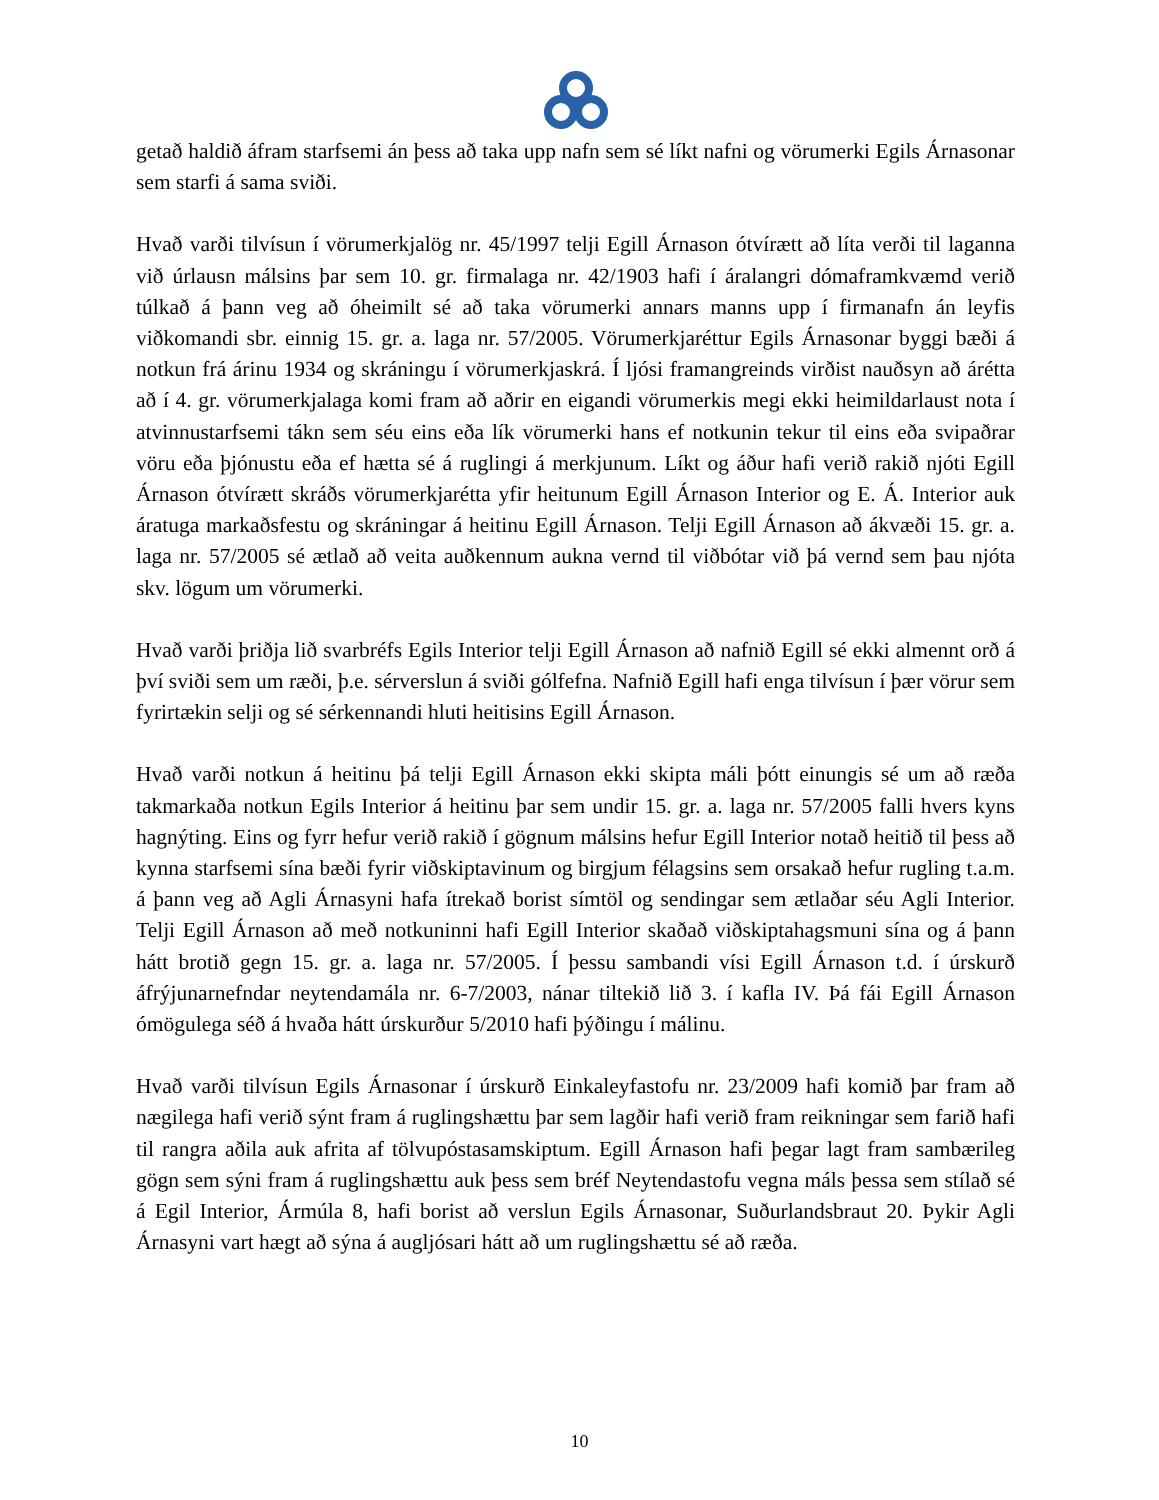getað haldið áfram starfsemi án þess að taka upp nafn sem sé líkt nafni og vörumerki Egils Árnasonar sem starfi á sama sviði.
Hvað varði tilvísun í vörumerkjalög nr. 45/1997 telji Egill Árnason ótvírætt að líta verði til laganna við úrlausn málsins þar sem 10. gr. firmalaga nr. 42/1903 hafi í áralangri dómaframkvæmd verið túlkað á þann veg að óheimilt sé að taka vörumerki annars manns upp í firmanafn án leyfis viðkomandi sbr. einnig 15. gr. a. laga nr. 57/2005. Vörumerkjaréttur Egils Árnasonar byggi bæði á notkun frá árinu 1934 og skráningu í vörumerkjaskrá. Í ljósi framangreinds virðist nauðsyn að árétta að í 4. gr. vörumerkjalaga komi fram að aðrir en eigandi vörumerkis megi ekki heimildarlaust nota í atvinnustarfsemi tákn sem séu eins eða lík vörumerki hans ef notkunin tekur til eins eða svipaðrar vöru eða þjónustu eða ef hætta sé á ruglingi á merkjunum. Líkt og áður hafi verið rakið njóti Egill Árnason ótvírætt skráðs vörumerkjarétta yfir heitunum Egill Árnason Interior og E. Á. Interior auk áratuga markaðsfestu og skráningar á heitinu Egill Árnason. Telji Egill Árnason að ákvæði 15. gr. a. laga nr. 57/2005 sé ætlað að veita auðkennum aukna vernd til viðbótar við þá vernd sem þau njóta skv. lögum um vörumerki.
Hvað varði þriðja lið svarbréfs Egils Interior telji Egill Árnason að nafnið Egill sé ekki almennt orð á því sviði sem um ræði, þ.e. sérverslun á sviði gólfefna. Nafnið Egill hafi enga tilvísun í þær vörur sem fyrirtækin selji og sé sérkennandi hluti heitisins Egill Árnason.
Hvað varði notkun á heitinu þá telji Egill Árnason ekki skipta máli þótt einungis sé um að ræða takmarkaða notkun Egils Interior á heitinu þar sem undir 15. gr. a. laga nr. 57/2005 falli hvers kyns hagnýting. Eins og fyrr hefur verið rakið í gögnum málsins hefur Egill Interior notað heitið til þess að kynna starfsemi sína bæði fyrir viðskiptavinum og birgjum félagsins sem orsakað hefur rugling t.a.m. á þann veg að Agli Árnasyni hafa ítrekað borist símtöl og sendingar sem ætlaðar séu Agli Interior. Telji Egill Árnason að með notkuninni hafi Egill Interior skaðað viðskiptahagsmuni sína og á þann hátt brotið gegn 15. gr. a. laga nr. 57/2005. Í þessu sambandi vísi Egill Árnason t.d. í úrskurð áfrýjunarnefndar neytendamála nr. 6-7/2003, nánar tiltekið lið 3. í kafla IV. Þá fái Egill Árnason ómögulega séð á hvaða hátt úrskurður 5/2010 hafi þýðingu í málinu.
Hvað varði tilvísun Egils Árnasonar í úrskurð Einkaleyfastofu nr. 23/2009 hafi komið þar fram að nægilega hafi verið sýnt fram á ruglingshættu þar sem lagðir hafi verið fram reikningar sem farið hafi til rangra aðila auk afrita af tölvupóstasamskiptum. Egill Árnason hafi þegar lagt fram sambærileg gögn sem sýni fram á ruglingshættu auk þess sem bréf Neytendastofu vegna máls þessa sem stílað sé á Egil Interior, Ármúla 8, hafi borist að verslun Egils Árnasonar, Suðurlandsbraut 20. Þykir Agli Árnasyni vart hægt að sýna á augljósari hátt að um ruglingshættu sé að ræða.
10